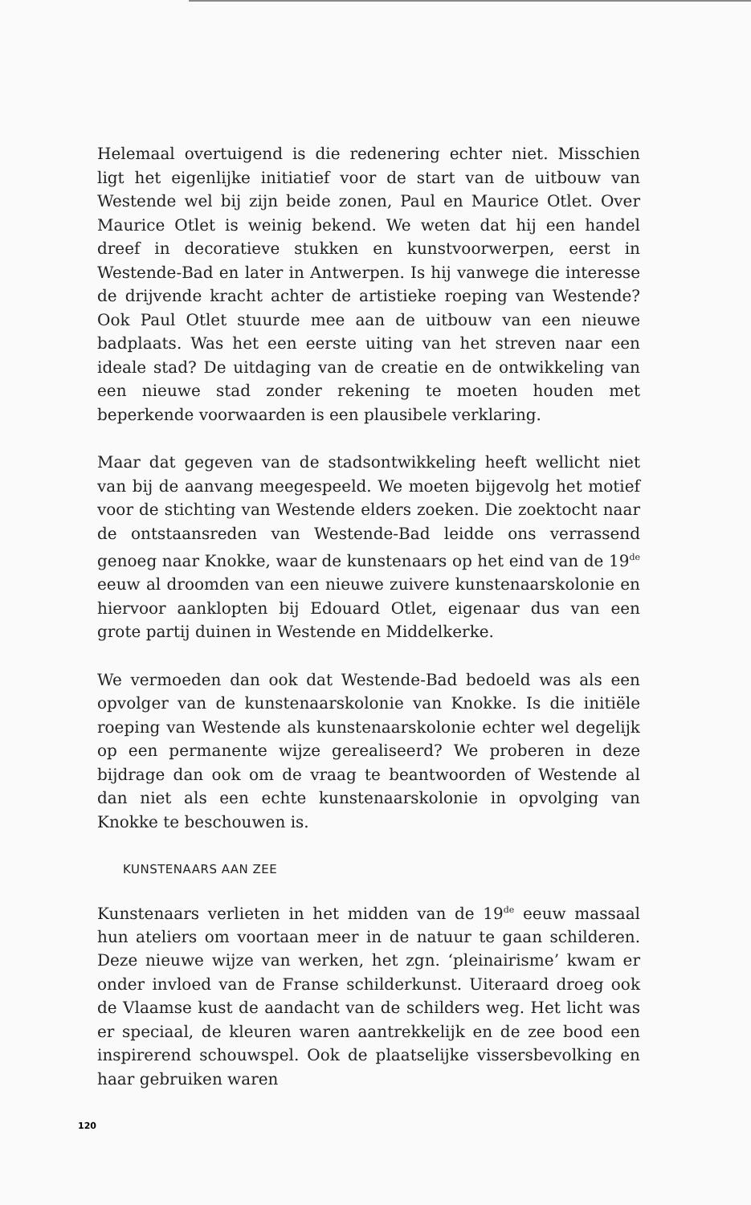Helemaal overtuigend is die redenering echter niet. Misschien ligt het eigenlijke initiatief voor de start van de uitbouw van Westende wel bij zijn beide zonen, Paul en Maurice Otlet. Over Maurice Otlet is weinig bekend. We weten dat hij een handel dreef in decoratieve stukken en kunstvoorwerpen, eerst in Westende-Bad en later in Antwerpen. Is hij vanwege die interesse de drijvende kracht achter de artistieke roeping van Westende? Ook Paul Otlet stuurde mee aan de uitbouw van een nieuwe badplaats. Was het een eerste uiting van het streven naar een ideale stad? De uitdaging van de creatie en de ontwikkeling van een nieuwe stad zonder rekening te moeten houden met beperkende voorwaarden is een plausibele verklaring.
Maar dat gegeven van de stadsontwikkeling heeft wellicht niet van bij de aanvang meegespeeld. We moeten bijgevolg het motief voor de stichting van Westende elders zoeken. Die zoektocht naar de ontstaansreden van Westende-Bad leidde ons verrassend genoeg naar Knokke, waar de kunstenaars op het eind van de 19<sup>de</sup> eeuw al droomden van een nieuwe zuivere kunstenaarskolonie en hiervoor aanklopten bij Edouard Otlet, eigenaar dus van een grote partij duinen in Westende en Middelkerke.
We vermoeden dan ook dat Westende-Bad bedoeld was als een opvolger van de kunstenaarskolonie van Knokke. Is die initiële roeping van Westende als kunstenaarskolonie echter wel degelijk op een permanente wijze gerealiseerd? We proberen in deze bijdrage dan ook om de vraag te beantwoorden of Westende al dan niet als een echte kunstenaarskolonie in opvolging van Knokke te beschouwen is.
KUNSTENAARS AAN ZEE
Kunstenaars verlieten in het midden van de 19<sup>de</sup> eeuw massaal hun ateliers om voortaan meer in de natuur te gaan schilderen. Deze nieuwe wijze van werken, het zgn. ‘pleinairisme’ kwam er onder invloed van de Franse schilderkunst. Uiteraard droeg ook de Vlaamse kust de aandacht van de schilders weg. Het licht was er speciaal, de kleuren waren aantrekkelijk en de zee bood een inspirerend schouwspel. Ook de plaatselijke vissersbevolking en haar gebruiken waren
120